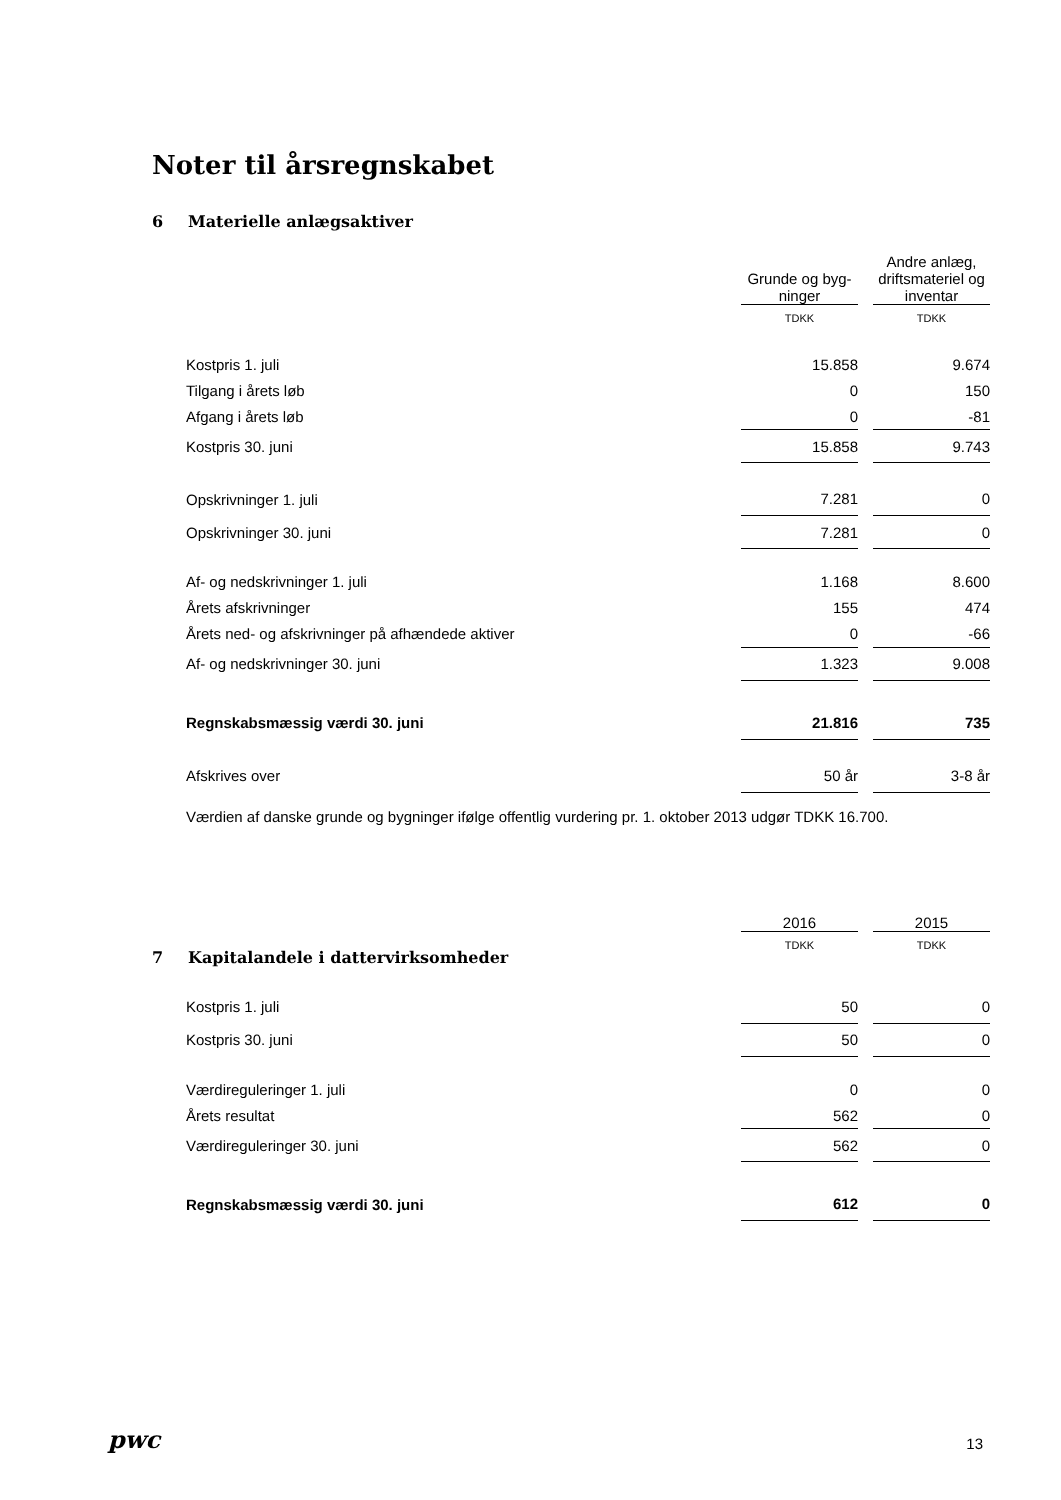Noter til årsregnskabet
6 Materielle anlægsaktiver
| | Grunde og byg- ninger | | Andre anlæg, driftsmateriel og inventar |
| | TDKK | | TDKK |
| Kostpris 1. juli | 15.858 | | 9.674 |
| Tilgang i årets løb | 0 | | 150 |
| Afgang i årets løb | 0 | | -81 |
| Kostpris 30. juni | 15.858 | | 9.743 |
| Opskrivninger 1. juli | 7.281 | | 0 |
| Opskrivninger 30. juni | 7.281 | | 0 |
| Af- og nedskrivninger 1. juli | 1.168 | | 8.600 |
| Årets afskrivninger | 155 | | 474 |
| Årets ned- og afskrivninger på afhændede aktiver | 0 | | -66 |
| Af- og nedskrivninger 30. juni | 1.323 | | 9.008 |
| Regnskabsmæssig værdi 30. juni | 21.816 | | 735 |
| Afskrives over | 50 år | | 3-8 år |
Værdien af danske grunde og bygninger ifølge offentlig vurdering pr. 1. oktober 2013 udgør TDKK 16.700.
| | 2016 | | 2015 |
| | TDKK | | TDKK |
7 Kapitalandele i dattervirksomheder
| Kostpris 1. juli | 50 | | 0 |
| Kostpris 30. juni | 50 | | 0 |
| Værdireguleringer 1. juli | 0 | | 0 |
| Årets resultat | 562 | | 0 |
| Værdireguleringer 30. juni | 562 | | 0 |
| Regnskabsmæssig værdi 30. juni | 612 | | 0 |
pwc 13